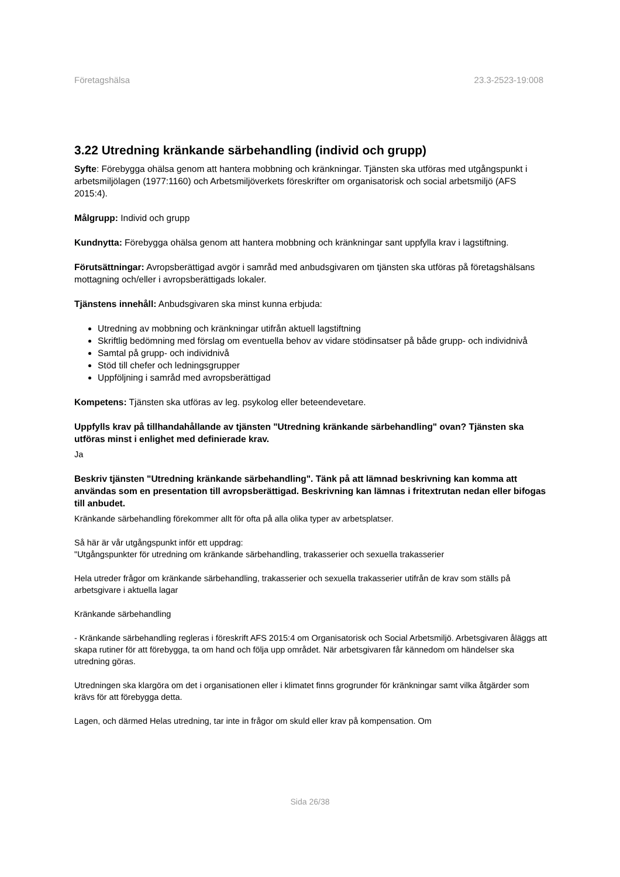Företagshälsa 23.3-2523-19:008
3.22 Utredning kränkande särbehandling (individ och grupp)
Syfte: Förebygga ohälsa genom att hantera mobbning och kränkningar. Tjänsten ska utföras med utgångspunkt i arbetsmiljölagen (1977:1160) och Arbetsmiljöverkets föreskrifter om organisatorisk och social arbetsmiljö (AFS 2015:4).
Målgrupp: Individ och grupp
Kundnytta: Förebygga ohälsa genom att hantera mobbning och kränkningar sant uppfylla krav i lagstiftning.
Förutsättningar: Avropsberättigad avgör i samråd med anbudsgivaren om tjänsten ska utföras på företagshälsans mottagning och/eller i avropsberättigads lokaler.
Tjänstens innehåll: Anbudsgivaren ska minst kunna erbjuda:
Utredning av mobbning och kränkningar utifrån aktuell lagstiftning
Skriftlig bedömning med förslag om eventuella behov av vidare stödinsatser på både grupp- och individnivå
Samtal på grupp- och individnivå
Stöd till chefer och ledningsgrupper
Uppföljning i samråd med avropsberättigad
Kompetens: Tjänsten ska utföras av leg. psykolog eller beteendevetare.
Uppfylls krav på tillhandahållande av tjänsten "Utredning kränkande särbehandling" ovan? Tjänsten ska utföras minst i enlighet med definierade krav.
Ja
Beskriv tjänsten "Utredning kränkande särbehandling". Tänk på att lämnad beskrivning kan komma att användas som en presentation till avropsberättigad. Beskrivning kan lämnas i fritextrutan nedan eller bifogas till anbudet.
Kränkande särbehandling förekommer allt för ofta på alla olika typer av arbetsplatser.
Så här är vår utgångspunkt inför ett uppdrag:
"Utgångspunkter för utredning om kränkande särbehandling, trakasserier och sexuella trakasserier
Hela utreder frågor om kränkande särbehandling, trakasserier och sexuella trakasserier utifrån de krav som ställs på arbetsgivare i aktuella lagar
Kränkande särbehandling
- Kränkande särbehandling regleras i föreskrift AFS 2015:4 om Organisatorisk och Social Arbetsmiljö. Arbetsgivaren åläggs att skapa rutiner för att förebygga, ta om hand och följa upp området. När arbetsgivaren får kännedom om händelser ska utredning göras.
Utredningen ska klargöra om det i organisationen eller i klimatet finns grogrunder för kränkningar samt vilka åtgärder som krävs för att förebygga detta.
Lagen, och därmed Helas utredning, tar inte in frågor om skuld eller krav på kompensation. Om
Sida 26/38